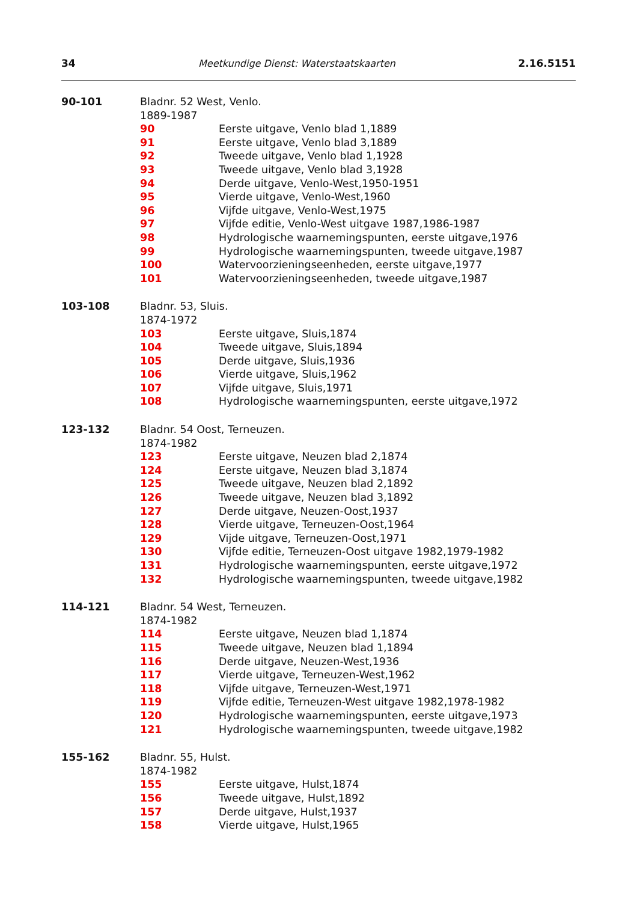34 Meetkundige Dienst: Waterstaatskaarten 2.16.5151
90-101 Bladnr. 52 West, Venlo.
1889-1987
90 Eerste uitgave, Venlo blad 1,1889
91 Eerste uitgave, Venlo blad 3,1889
92 Tweede uitgave, Venlo blad 1,1928
93 Tweede uitgave, Venlo blad 3,1928
94 Derde uitgave, Venlo-West,1950-1951
95 Vierde uitgave, Venlo-West,1960
96 Vijfde uitgave, Venlo-West,1975
97 Vijfde editie, Venlo-West uitgave 1987,1986-1987
98 Hydrologische waarnemingspunten, eerste uitgave,1976
99 Hydrologische waarnemingspunten, tweede uitgave,1987
100 Watervoorzieningseenheden, eerste uitgave,1977
101 Watervoorzieningseenheden, tweede uitgave,1987
103-108 Bladnr. 53, Sluis.
1874-1972
103 Eerste uitgave, Sluis,1874
104 Tweede uitgave, Sluis,1894
105 Derde uitgave, Sluis,1936
106 Vierde uitgave, Sluis,1962
107 Vijfde uitgave, Sluis,1971
108 Hydrologische waarnemingspunten, eerste uitgave,1972
123-132 Bladnr. 54 Oost, Terneuzen.
1874-1982
123 Eerste uitgave, Neuzen blad 2,1874
124 Eerste uitgave, Neuzen blad 3,1874
125 Tweede uitgave, Neuzen blad 2,1892
126 Tweede uitgave, Neuzen blad 3,1892
127 Derde uitgave, Neuzen-Oost,1937
128 Vierde uitgave, Terneuzen-Oost,1964
129 Vijde uitgave, Terneuzen-Oost,1971
130 Vijfde editie, Terneuzen-Oost uitgave 1982,1979-1982
131 Hydrologische waarnemingspunten, eerste uitgave,1972
132 Hydrologische waarnemingspunten, tweede uitgave,1982
114-121 Bladnr. 54 West, Terneuzen.
1874-1982
114 Eerste uitgave, Neuzen blad 1,1874
115 Tweede uitgave, Neuzen blad 1,1894
116 Derde uitgave, Neuzen-West,1936
117 Vierde uitgave, Terneuzen-West,1962
118 Vijfde uitgave, Terneuzen-West,1971
119 Vijfde editie, Terneuzen-West uitgave 1982,1978-1982
120 Hydrologische waarnemingspunten, eerste uitgave,1973
121 Hydrologische waarnemingspunten, tweede uitgave,1982
155-162 Bladnr. 55, Hulst.
1874-1982
155 Eerste uitgave, Hulst,1874
156 Tweede uitgave, Hulst,1892
157 Derde uitgave, Hulst,1937
158 Vierde uitgave, Hulst,1965